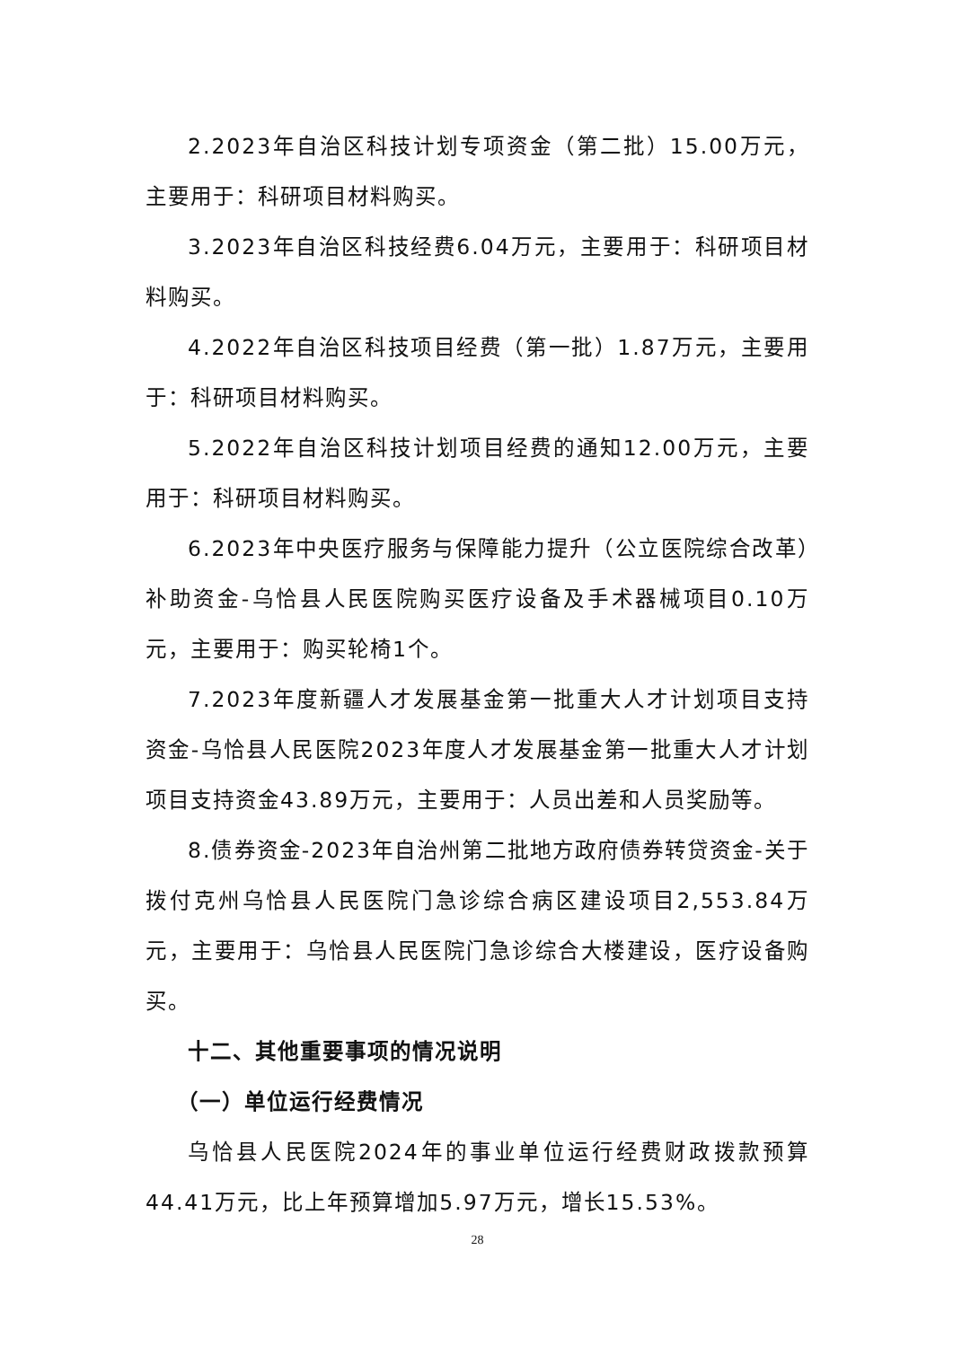2.2023年自治区科技计划专项资金（第二批）15.00万元，主要用于：科研项目材料购买。
3.2023年自治区科技经费6.04万元，主要用于：科研项目材料购买。
4.2022年自治区科技项目经费（第一批）1.87万元，主要用于：科研项目材料购买。
5.2022年自治区科技计划项目经费的通知12.00万元，主要用于：科研项目材料购买。
6.2023年中央医疗服务与保障能力提升（公立医院综合改革）补助资金-乌恰县人民医院购买医疗设备及手术器械项目0.10万元，主要用于：购买轮椅1个。
7.2023年度新疆人才发展基金第一批重大人才计划项目支持资金-乌恰县人民医院2023年度人才发展基金第一批重大人才计划项目支持资金43.89万元，主要用于：人员出差和人员奖励等。
8.债券资金-2023年自治州第二批地方政府债券转贷资金-关于拨付克州乌恰县人民医院门急诊综合病区建设项目2,553.84万元，主要用于：乌恰县人民医院门急诊综合大楼建设，医疗设备购买。
十二、其他重要事项的情况说明
（一）单位运行经费情况
乌恰县人民医院2024年的事业单位运行经费财政拨款预算44.41万元，比上年预算增加5.97万元，增长15.53%。
28